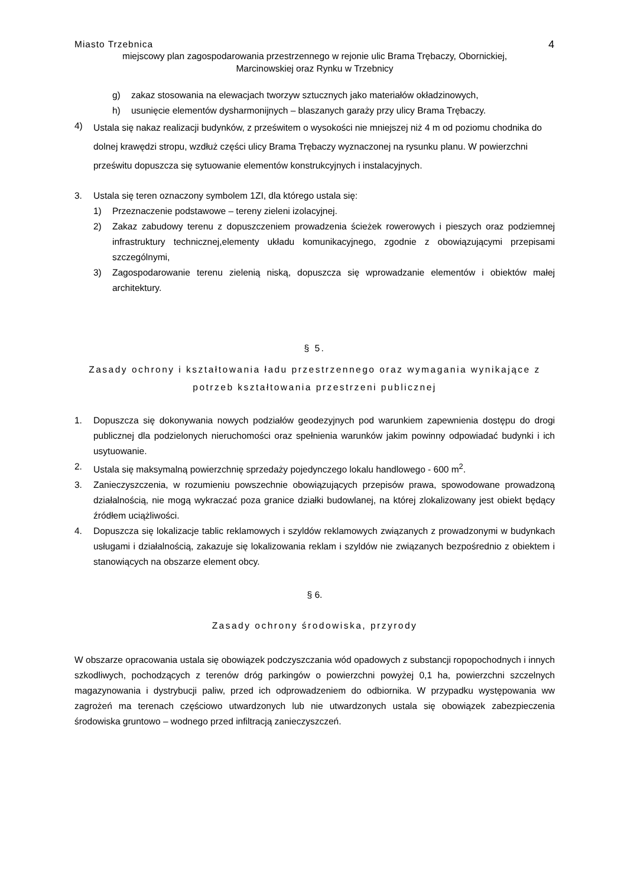Miasto Trzebnica 4
miejscowy plan zagospodarowania przestrzennego w rejonie ulic Brama Trębaczy, Obornickiej,
Marcinowskiej oraz Rynku w Trzebnicy
g) zakaz stosowania na elewacjach tworzyw sztucznych jako materiałów okładzinowych,
h) usunięcie elementów dysharmonijnych – blaszanych garaży przy ulicy Brama Trębaczy.
4) Ustala się nakaz realizacji budynków, z prześwitem o wysokości nie mniejszej niż 4 m od poziomu chodnika do dolnej krawędzi stropu, wzdłuż części ulicy Brama Trębaczy wyznaczonej na rysunku planu. W powierzchni prześwitu dopuszcza się sytuowanie elementów konstrukcyjnych i instalacyjnych.
3. Ustala się teren oznaczony symbolem 1ZI, dla którego ustala się:
1) Przeznaczenie podstawowe – tereny zieleni izolacyjnej.
2) Zakaz zabudowy terenu z dopuszczeniem prowadzenia ścieżek rowerowych i pieszych oraz podziemnej infrastruktury technicznej,elementy układu komunikacyjnego, zgodnie z obowiązującymi przepisami szczególnymi,
3) Zagospodarowanie terenu zielenią niską, dopuszcza się wprowadzanie elementów i obiektów małej architektury.
§ 5.
Zasady ochrony i kształtowania ładu przestrzennego oraz wymagania wynikające z potrzeb kształtowania przestrzeni publicznej
1. Dopuszcza się dokonywania nowych podziałów geodezyjnych pod warunkiem zapewnienia dostępu do drogi publicznej dla podzielonych nieruchomości oraz spełnienia warunków jakim powinny odpowiadać budynki i ich usytuowanie.
2. Ustala się maksymalną powierzchnię sprzedaży pojedynczego lokalu handlowego - 600 m<sup>2</sup>.
3. Zanieczyszczenia, w rozumieniu powszechnie obowiązujących przepisów prawa, spowodowane prowadzoną działalnością, nie mogą wykraczać poza granice działki budowlanej, na której zlokalizowany jest obiekt będący źródłem uciążliwości.
4. Dopuszcza się lokalizacje tablic reklamowych i szyldów reklamowych związanych z prowadzonymi w budynkach usługami i działalnością, zakazuje się lokalizowania reklam i szyldów nie związanych bezpośrednio z obiektem i stanowiących na obszarze element obcy.
§ 6.
Zasady ochrony środowiska, przyrody
W obszarze opracowania ustala się obowiązek podczyszczania wód opadowych z substancji ropopochodnych i innych szkodliwych, pochodzących z terenów dróg parkingów o powierzchni powyżej 0,1 ha, powierzchni szczelnych magazynowania i dystrybucji paliw, przed ich odprowadzeniem do odbiornika. W przypadku występowania ww zagrożeń ma terenach częściowo utwardzonych lub nie utwardzonych ustala się obowiązek zabezpieczenia środowiska gruntowo – wodnego przed infiltracją zanieczyszczeń.